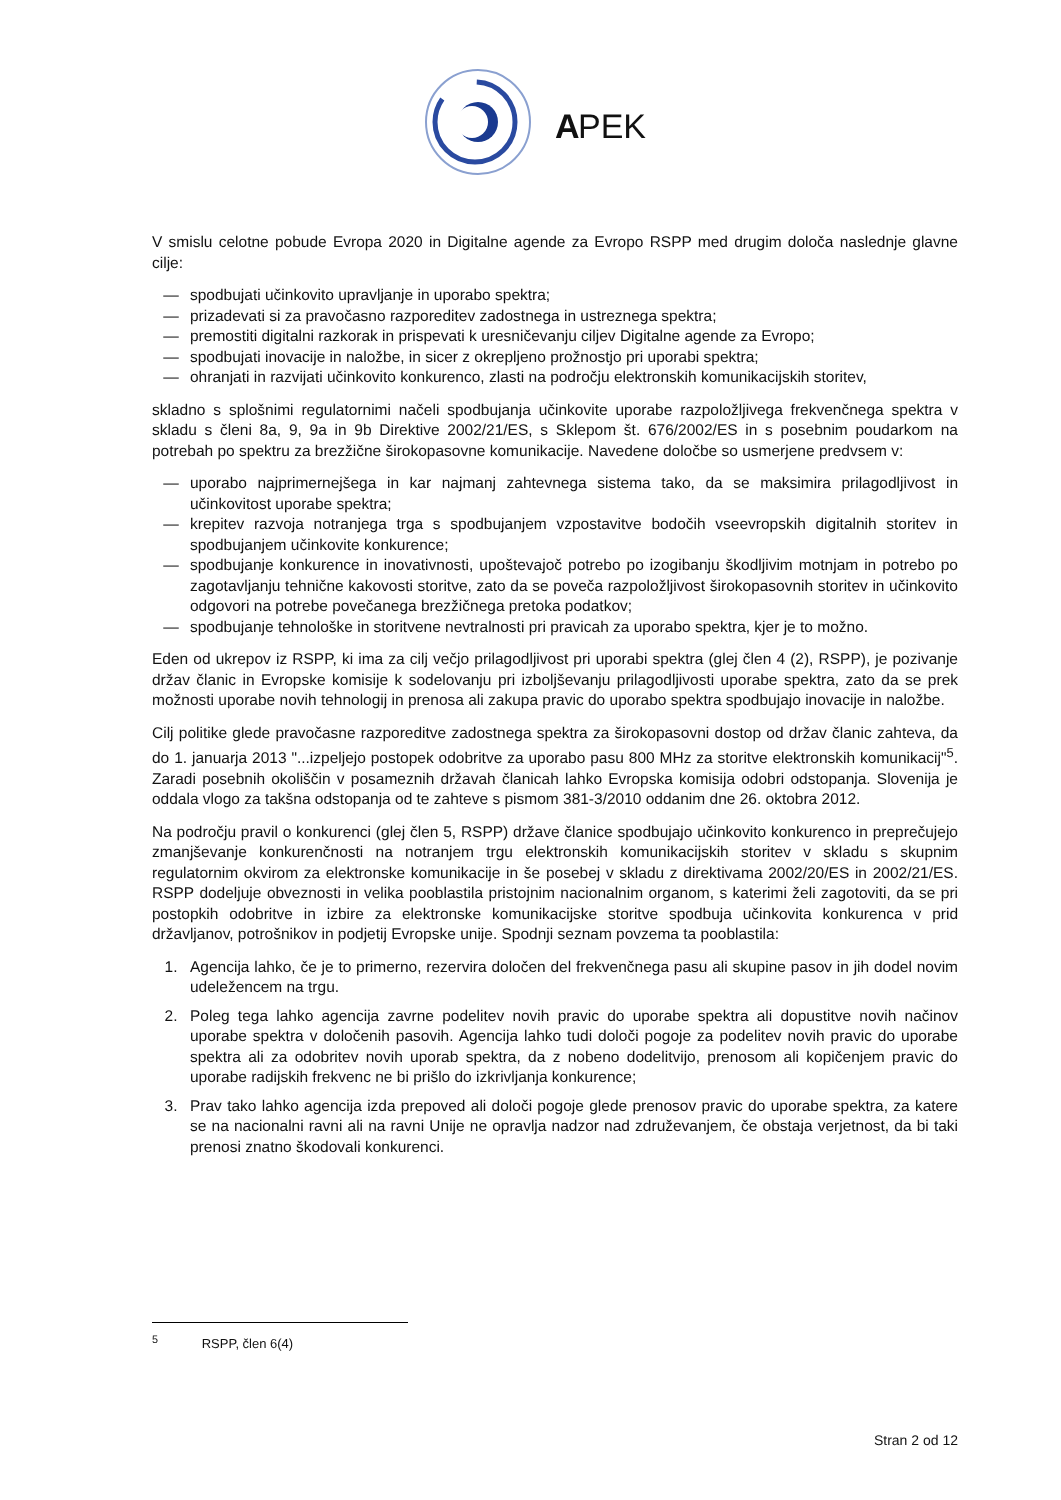A
PEK
V smislu celotne pobude Evropa 2020 in Digitalne agende za Evropo RSPP med drugim določa naslednje glavne cilje:
— spodbujati učinkovito upravljanje in uporabo spektra;
— prizadevati si za pravočasno razporeditev zadostnega in ustreznega spektra;
— premostiti digitalni razkorak in prispevati k uresničevanju ciljev Digitalne agende za Evropo;
— spodbujati inovacije in naložbe, in sicer z okrepljeno prožnostjo pri uporabi spektra;
— ohranjati in razvijati učinkovito konkurenco, zlasti na področju elektronskih komunikacijskih storitev,
skladno s splošnimi regulatornimi načeli spodbujanja učinkovite uporabe razpoložljivega frekvenčnega spektra v skladu s členi 8a, 9, 9a in 9b Direktive 2002/21/ES, s Sklepom št. 676/2002/ES in s posebnim poudarkom na potrebah po spektru za brezžične širokopasovne komunikacije. Navedene določbe so usmerjene predvsem v:
— uporabo najprimernejšega in kar najmanj zahtevnega sistema tako, da se maksimira prilagodljivost in učinkovitost uporabe spektra;
— krepitev razvoja notranjega trga s spodbujanjem vzpostavitve bodočih vseevropskih digitalnih storitev in spodbujanjem učinkovite konkurence;
— spodbujanje konkurence in inovativnosti, upoštevajoč potrebo po izogibanju škodljivim motnjam in potrebo po zagotavljanju tehnične kakovosti storitve, zato da se poveča razpoložljivost širokopasovnih storitev in učinkovito odgovori na potrebe povečanega brezžičnega pretoka podatkov;
— spodbujanje tehnološke in storitvene nevtralnosti pri pravicah za uporabo spektra, kjer je to možno.
Eden od ukrepov iz RSPP, ki ima za cilj večjo prilagodljivost pri uporabi spektra (glej člen 4 (2), RSPP), je pozivanje držav članic in Evropske komisije k sodelovanju pri izboljševanju prilagodljivosti uporabe spektra, zato da se prek možnosti uporabe novih tehnologij in prenosa ali zakupa pravic do uporabo spektra spodbujajo inovacije in naložbe.
Cilj politike glede pravočasne razporeditve zadostnega spektra za širokopasovni dostop od držav članic zahteva, da do 1. januarja 2013 "...izpeljejo postopek odobritve za uporabo pasu 800 MHz za storitve elektronskih komunikacij"<sup>5</sup>. Zaradi posebnih okoliščin v posameznih državah članicah lahko Evropska komisija odobri odstopanja. Slovenija je oddala vlogo za takšna odstopanja od te zahteve s pismom 381-3/2010 oddanim dne 26. oktobra 2012.
Na področju pravil o konkurenci (glej člen 5, RSPP) države članice spodbujajo učinkovito konkurenco in preprečujejo zmanjševanje konkurenčnosti na notranjem trgu elektronskih komunikacijskih storitev v skladu s skupnim regulatornim okvirom za elektronske komunikacije in še posebej v skladu z direktivama 2002/20/ES in 2002/21/ES. RSPP dodeljuje obveznosti in velika pooblastila pristojnim nacionalnim organom, s katerimi želi zagotoviti, da se pri postopkih odobritve in izbire za elektronske komunikacijske storitve spodbuja učinkovita konkurenca v prid državljanov, potrošnikov in podjetij Evropske unije. Spodnji seznam povzema ta pooblastila:
1. Agencija lahko, če je to primerno, rezervira določen del frekvenčnega pasu ali skupine pasov in jih dodel novim udeležencem na trgu.
2. Poleg tega lahko agencija zavrne podelitev novih pravic do uporabe spektra ali dopustitve novih načinov uporabe spektra v določenih pasovih. Agencija lahko tudi določi pogoje za podelitev novih pravic do uporabe spektra ali za odobritev novih uporab spektra, da z nobeno dodelitvijo, prenosom ali kopičenjem pravic do uporabe radijskih frekvenc ne bi prišlo do izkrivljanja konkurence;
3. Prav tako lahko agencija izda prepoved ali določi pogoje glede prenosov pravic do uporabe spektra, za katere se na nacionalni ravni ali na ravni Unije ne opravlja nadzor nad združevanjem, če obstaja verjetnost, da bi taki prenosi znatno škodovali konkurenci.
<sup>5</sup> RSPP, člen 6(4)
Stran 2 od 12